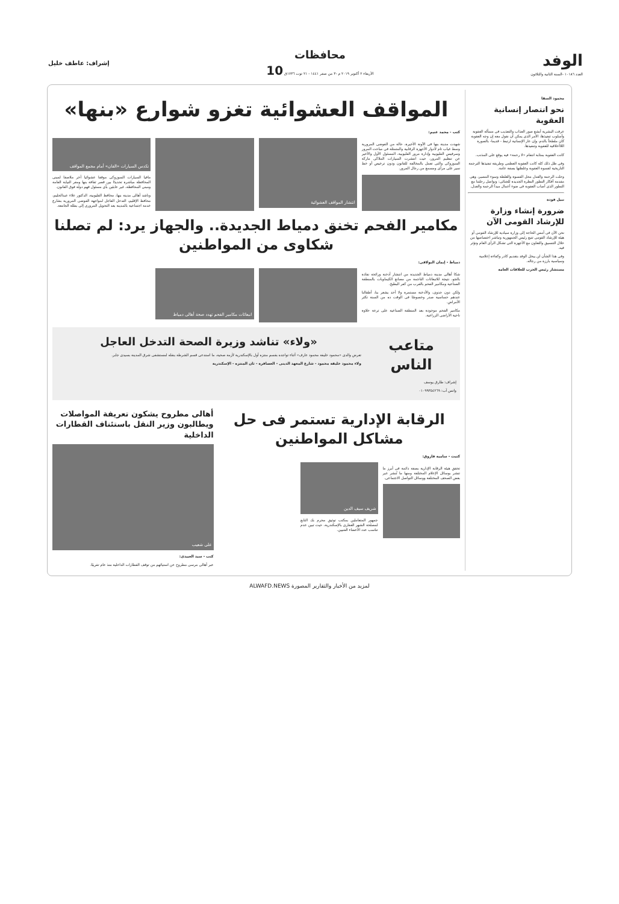الوفد
العدد ١٠١٨٦ -السنة الثانية والثلاثون
محافظات
الأربعاء ٢ أكتوبر ٢٠١٩ م -٣ من صفر ١٤٤١ - ٢١ توت ١٧٣٦ق 10
إشراف: عاطف خليل
محمود السقا
نحو انتصار إنسانية العقوبة
عرفت البشرية أبشع صور العذاب والتعذيب فى مسألة العقوبة وأسلوب تنفيذها، الأمر الذى يمكن أن نقول معه إن وجه العقوبة كان ملطخاً بالدم، وإن عار الإنسانية ارتبط - قديما- بالصورة اللاأخلاقية للعقوبة وتنفيذها.
كانت العقوبة بمثابة انتقام «لا رحمة» فيه يوقع على المذنب.
وفى ظل ذلك كله كانت العقوبة العظمى وطريقة تنفيذها الترجمة التاريخية لقسوة العقوبة وغلظتها بصفة عامة.
وحلت الرحمة والعدل محل القسوة والغلظة وسوء المصير، وهى مقدمة أفكار التطور النظرة الجديدة للجنائى: ونواصل رحلتنا مع التطور الذى أصاب العقوبة فى ضوء أعمال مبدأ الرحمة والعدل.
نبيل فودة
ضرورة إنشاء وزارة للإرشاد القومى الآن
نحن الآن فى أمس الحاجة إلى وزارة سيادية للإرشاد القومى أو هيئة للإرشاد القومى تتبع رئيس الجمهورية وتباشر اختصاصها من خلال التنسيق والتعاون مع الأجهزة التى تشكل الرأى العام وتؤثر فيه.
وفى هذا الشأن لن يبخل الوفد بتقديم كادر وكفاءة إعلامية وسياسية بارزة من رجاله.
مستشار رئيس الحزب للعلاقات العامة
المواقف العشوائية تغزو شوارع «بنها»
كتب - محمد غنيم:
شهدت مدينة بنها فى الآونة الأخيرة، حالة من الفوضى المرورية وسط غياب تام لأدوار الأجهزة الرقابية والمتمثلة فى مباحث المرور وسرفيس القليوبية وإدارة مرور القليوبية، المسئول الأول والأخير عن تنظيم المرور، حيث انتشرت السيارات الملاكى ماركة السوزوكى والتى تعمل بالمخالفة للقانون ودون ترخيص أو خط سير على مرأى ومسمع من رجال المرور.
انتشار المواقف العشوائية
تكدس السيارات «الفان» أمام مجمع المواقف
مافيا السيارات السوزوكى موقفا عشوائيا آخر ملاصقا لمبنى المحافظة مباشرة تحديدًا بين قصر ثقافة بنها ومقر النيابة العامة ومبنى المحافظة، غير عابئين بأى مسئول فهم دولة فوق القانون.
وناشد أهالى مدينة بنها، محافظ القليوبية، الدكتور علاء عبدالحليم، محافظ الإقليم، التدخل العاجل لمواجهة الفوضى المرورية بشارع خدمة اجتماعية بالمدينة بعد التحويل المرورى إلى بطلة الجامعة.
مكامير الفحم تخنق دمياط الجديدة.. والجهاز يرد: لم تصلنا شكاوى من المواطنين
دمياط - إيمان البولاقى:
شكا أهالى مدينة دمياط الجديدة من انتشار أدخنة ورائحة نفاذة بالجو، نتيجة للانبعاثات الناجمة من مصانع الكيماويات بالمنطقة الصناعية ومكامير الفحم بالقرب من كفر البطيخ.
ولكن دون جدوى، والأدخنة مستمرة ولا أحد يشعر بنا، أطفالنا عندهم حساسية صدر وخصوصًا فى الوقت ده من السنة تكثر الأمراض.
مكامير الفحم موجودة بعد المنطقة الصناعية على ترعة حلاوة ناحية الأراضى الزراعية.
انبعاثات مكامير الفحم تهدد صحة أهالى دمياط
متاعب الناس
إشراف: طارق يوسف
واتس آب: ٠١٠٩٩٣٥٤٢٦٩
«ولاء» تناشد وزيرة الصحة التدخل العاجل
تعرض والدى «محمود خليفة محمود عارف» أثناء تواجده بقسم منتزه أول بالإسكندرية لأزمة صحية، ما استدعى قسم الشرطة بنقله لمستشفى شرق المدينة بسيدى جابر.
ولاء محمود خليفة محمود - شارع المعهد الدينى - العصافرة - ثان المنتزه - الإسكندرية
الرقابة الإدارية تستمر فى حل مشاكل المواطنين
كتبت - سامية فاروق:
تحقق هيئة الرقابة الإدارية بصفة دائمة فى أبرز ما تنشر بوسائل الإعلام المختلفة ومنها ما تُنشر عبر بعض الصحف المختلفة ووسائل التواصل الاجتماعى.
شريف سيف الدين
جمهور المتعاملين بمكتب توثيق محرم بك التابع لمصلحة الشهر العقارى بالإسكندرية، حيث تبين عدم تناسب عدد الأعضاء الفنيين.
أهالى مطروح يشكون تعريفة المواصلات ويطالبون وزير النقل باستئناف القطارات الداخلية
على شعيب
كتب - سيد العبيدى:
عبر أهالى مرسى مطروح عن استيائهم من توقف القطارات الداخلية منذ عام تقريبًا.
لمزيد من الأخبار والتقارير المصورة ALWAFD.NEWS